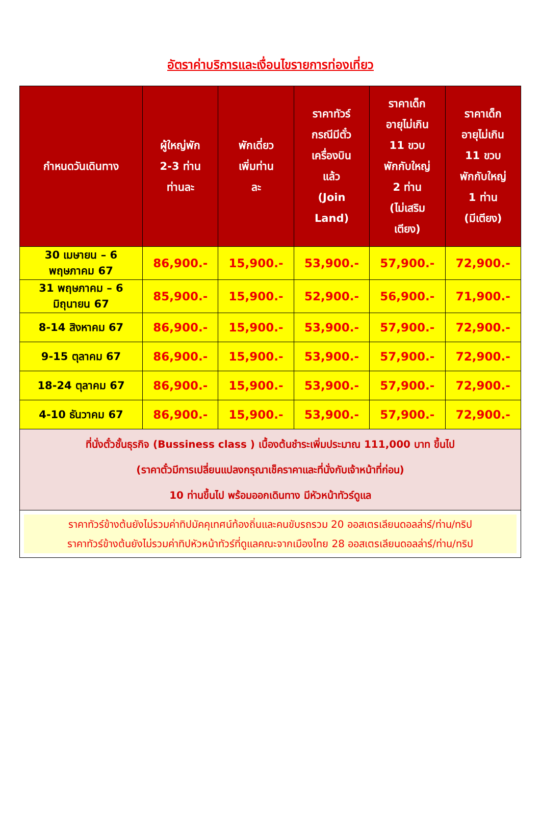อัตราค่าบริการและเงื่อนไขรายการท่องเที่ยว
| กำหนดวันเดินทาง | ผู้ใหญ่พัก 2-3 ท่าน ท่านละ | พักเดี่ยว เพิ่มท่าน ละ | ราคาทัวร์ กรณีมีตั๋ว เครื่องบิน แล้ว (Join Land) | ราคาเด็ก อายุไม่เกิน 11 ขวบ พักกับใหญ่ 2 ท่าน (ไม่เสริม เตียง) | ราคาเด็ก อายุไม่เกิน 11 ขวบ พักกับใหญ่ 1 ท่าน (มีเตียง) |
| --- | --- | --- | --- | --- | --- |
| 30 เมษายน – 6 พฤษภาคม 67 | 86,900.- | 15,900.- | 53,900.- | 57,900.- | 72,900.- |
| 31 พฤษภาคม – 6 มิถุนายน 67 | 85,900.- | 15,900.- | 52,900.- | 56,900.- | 71,900.- |
| 8-14 สิงหาคม 67 | 86,900.- | 15,900.- | 53,900.- | 57,900.- | 72,900.- |
| 9-15 ตุลาคม 67 | 86,900.- | 15,900.- | 53,900.- | 57,900.- | 72,900.- |
| 18-24 ตุลาคม 67 | 86,900.- | 15,900.- | 53,900.- | 57,900.- | 72,900.- |
| 4-10 ธันวาคม 67 | 86,900.- | 15,900.- | 53,900.- | 57,900.- | 72,900.- |
| ที่นั่งตั๋วชั้นธุรกิจ (Bussiness class ) เบื้องต้นชำระเพิ่มประมาณ 111,000 บาท ขึ้นไป (ราคาตั๋วมีการเปลี่ยนแปลงกรุณาเช็คราคาและที่นั่งกับเจ้าหน้าที่ก่อน) 10 ท่านขึ้นไป พร้อมออกเดินทาง มีหัวหน้าทัวร์ดูแล | | | | | |
| ราคาทัวร์ข้างต้นยังไม่รวมค่าทิปมัคคุเทศน์ท้องถิ่นและคนขับรถรวม 20 ออสเตรเลียนดอลล่าร์/ท่าน/ทริป ราคาทัวร์ข้างต้นยังไม่รวมค่าทิปหัวหน้าทัวร์ที่ดูแลคณะจากเมืองไทย 28 ออสเตรเลียนดอลล่าร์/ท่าน/ทริป | | | | | |